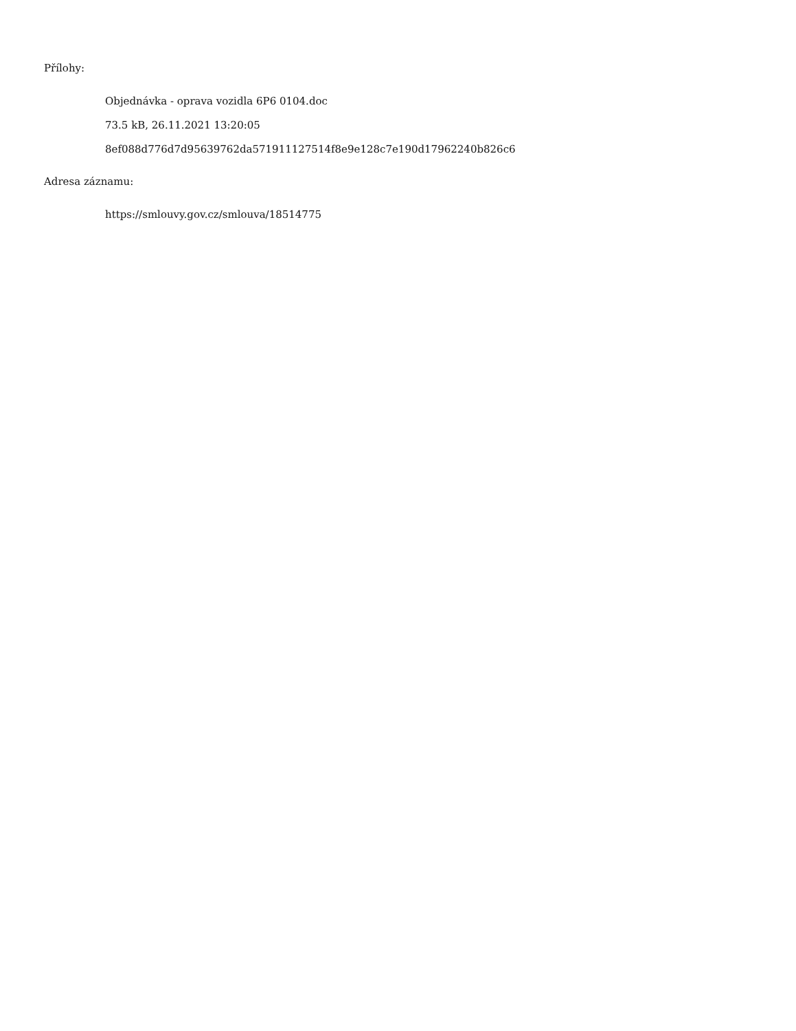Přílohy:
Objednávka - oprava vozidla 6P6 0104.doc
73.5 kB, 26.11.2021 13:20:05
8ef088d776d7d95639762da571911127514f8e9e128c7e190d17962240b826c6
Adresa záznamu:
https://smlouvy.gov.cz/smlouva/18514775